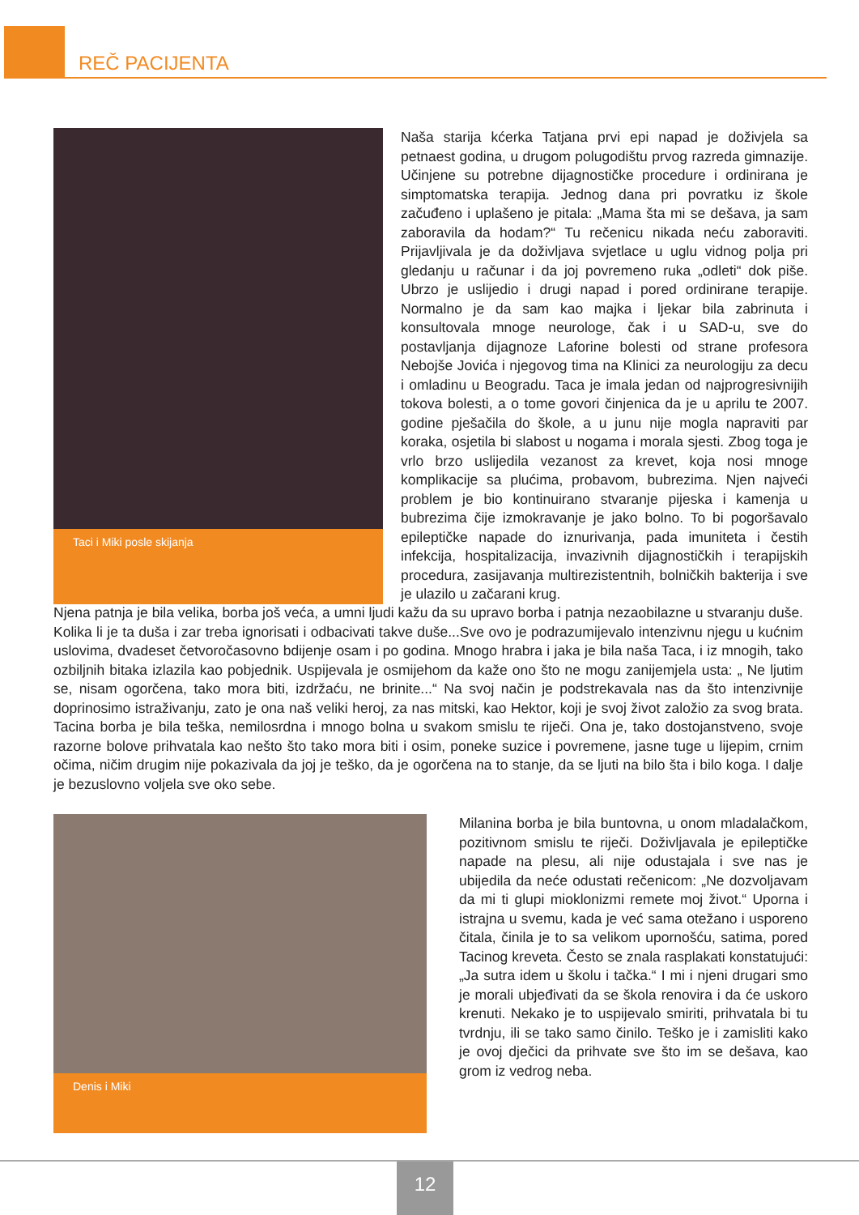REČ PACIJENTA
Taci i Miki posle skijanja
Naša starija kćerka Tatjana prvi epi napad je doživjela sa petnaest godina, u drugom polugodištu prvog razreda gimnazije. Učinjene su potrebne dijagnostičke procedure i ordinirana je simptomatska terapija. Jednog dana pri povratku iz škole začuđeno i uplašeno je pitala: „Mama šta mi se dešava, ja sam zaboravila da hodam?“ Tu rečenicu nikada neću zaboraviti. Prijavljivala je da doživljava svjetlace u uglu vidnog polja pri gledanju u računar i da joj povremeno ruka „odleti“ dok piše. Ubrzo je uslijedio i drugi napad i pored ordinirane terapije. Normalno je da sam kao majka i ljekar bila zabrinuta i konsultovala mnoge neurologe, čak i u SAD-u, sve do postavljanja dijagnoze Laforine bolesti od strane profesora Nebojše Jovića i njegovog tima na Klinici za neurologiju za decu i omladinu u Beogradu. Taca je imala jedan od najprogresivnijih tokova bolesti, a o tome govori činjenica da je u aprilu te 2007. godine pješačila do škole, a u junu nije mogla napraviti par koraka, osjetila bi slabost u nogama i morala sjesti. Zbog toga je vrlo brzo uslijedila vezanost za krevet, koja nosi mnoge komplikacije sa plućima, probavom, bubrezima. Njen najveći problem je bio kontinuirano stvaranje pijeska i kamenja u bubrezima čije izmokravanje je jako bolno. To bi pogoršavalo epileptičke napade do iznurivanja, pada imuniteta i čestih infekcija, hospitalizacija, invazivnih dijagnostičkih i terapijskih procedura, zasijavanja multirezistentnih, bolničkih bakterija i sve je ulazilo u začarani krug.
Njena patnja je bila velika, borba još veća, a umni ljudi kažu da su upravo borba i patnja nezaobilazne u stvaranju duše. Kolika li je ta duša i zar treba ignorisati i odbacivati takve duše...Sve ovo je podrazumijevalo intenzivnu njegu u kućnim uslovima, dvadeset četvoročasovno bdijenje osam i po godina. Mnogo hrabra i jaka je bila naša Taca, i iz mnogih, tako ozbiljnih bitaka izlazila kao pobjednik. Uspijevala je osmijehom da kaže ono što ne mogu zanijemjela usta: „ Ne ljutim se, nisam ogorčena, tako mora biti, izdržaću, ne brinite...“ Na svoj način je podstrekavala nas da što intenzivnije doprinosimo istraživanju, zato je ona naš veliki heroj, za nas mitski, kao Hektor, koji je svoj život založio za svog brata. Tacina borba je bila teška, nemilosrdna i mnogo bolna u svakom smislu te riječi. Ona je, tako dostojanstveno, svoje razorne bolove prihvatala kao nešto što tako mora biti i osim, poneke suzice i povremene, jasne tuge u lijepim, crnim očima, ničim drugim nije pokazivala da joj je teško, da je ogorčena na to stanje, da se ljuti na bilo šta i bilo koga. I dalje je bezuslovno voljela sve oko sebe.
Denis i Miki
Milanina borba je bila buntovna, u onom mladalačkom, pozitivnom smislu te riječi. Doživljavala je epileptičke napade na plesu, ali nije odustajala i sve nas je ubijedila da neće odustati rečenicom: „Ne dozvoljavam da mi ti glupi mioklonizmi remete moj život.“ Uporna i istrajna u svemu, kada je već sama otežano i usporeno čitala, činila je to sa velikom upornošću, satima, pored Tacinog kreveta. Često se znala rasplakati konstatujući: „Ja sutra idem u školu i tačka.“ I mi i njeni drugari smo je morali ubjeđivati da se škola renovira i da će uskoro krenuti. Nekako je to uspijevalo smiriti, prihvatala bi tu tvrdnju, ili se tako samo činilo. Teško je i zamisliti kako je ovoj dječici da prihvate sve što im se dešava, kao grom iz vedrog neba.
12